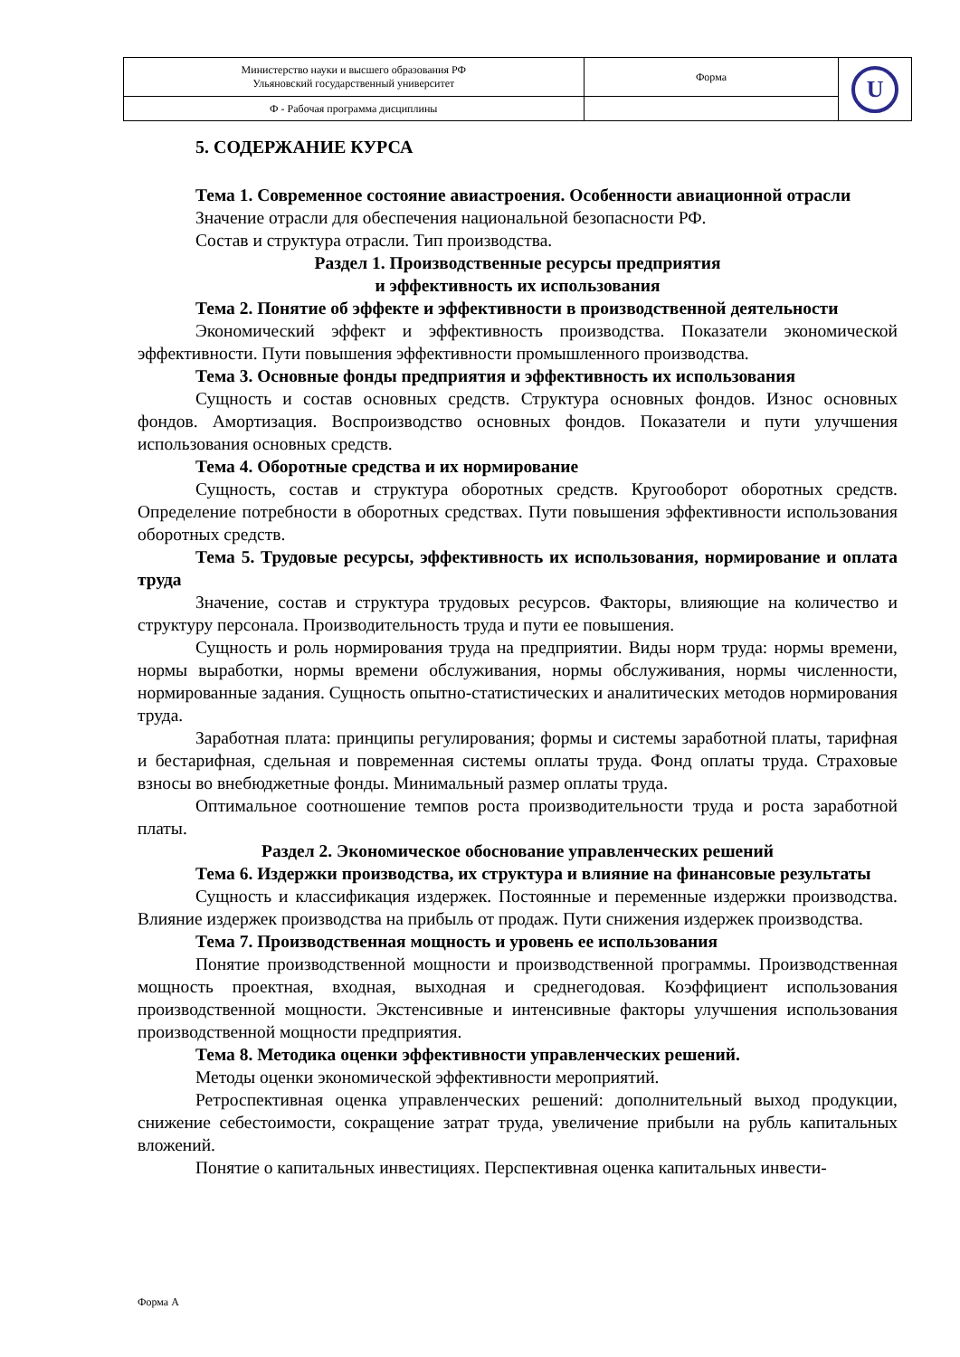| Министерство науки и высшего образования РФ Ульяновский государственный университет | Форма | U |
| Ф - Рабочая программа дисциплины | | |
5. СОДЕРЖАНИЕ КУРСА
Тема 1. Современное состояние авиастроения. Особенности авиационной отрасли
Значение отрасли для обеспечения национальной безопасности РФ.
Состав и структура отрасли. Тип производства.
Раздел 1. Производственные ресурсы предприятия
и эффективность их использования
Тема 2. Понятие об эффекте и эффективности в производственной деятельности
Экономический эффект и эффективность производства. Показатели экономической эффективности. Пути повышения эффективности промышленного производства.
Тема 3. Основные фонды предприятия и эффективность их использования
Сущность и состав основных средств. Структура основных фондов. Износ основных фондов. Амортизация. Воспроизводство основных фондов. Показатели и пути улучшения использования основных средств.
Тема 4. Оборотные средства и их нормирование
Сущность, состав и структура оборотных средств. Кругооборот оборотных средств. Определение потребности в оборотных средствах. Пути повышения эффективности использования оборотных средств.
Тема 5. Трудовые ресурсы, эффективность их использования, нормирование и оплата труда
Значение, состав и структура трудовых ресурсов. Факторы, влияющие на количество и структуру персонала. Производительность труда и пути ее повышения.
Сущность и роль нормирования труда на предприятии. Виды норм труда: нормы времени, нормы выработки, нормы времени обслуживания, нормы обслуживания, нормы численности, нормированные задания. Сущность опытно-статистических и аналитических методов нормирования труда.
Заработная плата: принципы регулирования; формы и системы заработной платы, тарифная и бестарифная, сдельная и повременная системы оплаты труда. Фонд оплаты труда. Страховые взносы во внебюджетные фонды. Минимальный размер оплаты труда.
Оптимальное соотношение темпов роста производительности труда и роста заработной платы.
Раздел 2. Экономическое обоснование управленческих решений
Тема 6. Издержки производства, их структура и влияние на финансовые результаты
Сущность и классификация издержек. Постоянные и переменные издержки производства. Влияние издержек производства на прибыль от продаж. Пути снижения издержек производства.
Тема 7. Производственная мощность и уровень ее использования
Понятие производственной мощности и производственной программы. Производственная мощность проектная, входная, выходная и среднегодовая. Коэффициент использования производственной мощности. Экстенсивные и интенсивные факторы улучшения использования производственной мощности предприятия.
Тема 8. Методика оценки эффективности управленческих решений.
Методы оценки экономической эффективности мероприятий.
Ретроспективная оценка управленческих решений: дополнительный выход продукции, снижение себестоимости, сокращение затрат труда, увеличение прибыли на рубль капитальных вложений.
Понятие о капитальных инвестициях. Перспективная оценка капитальных инвести-
Форма А